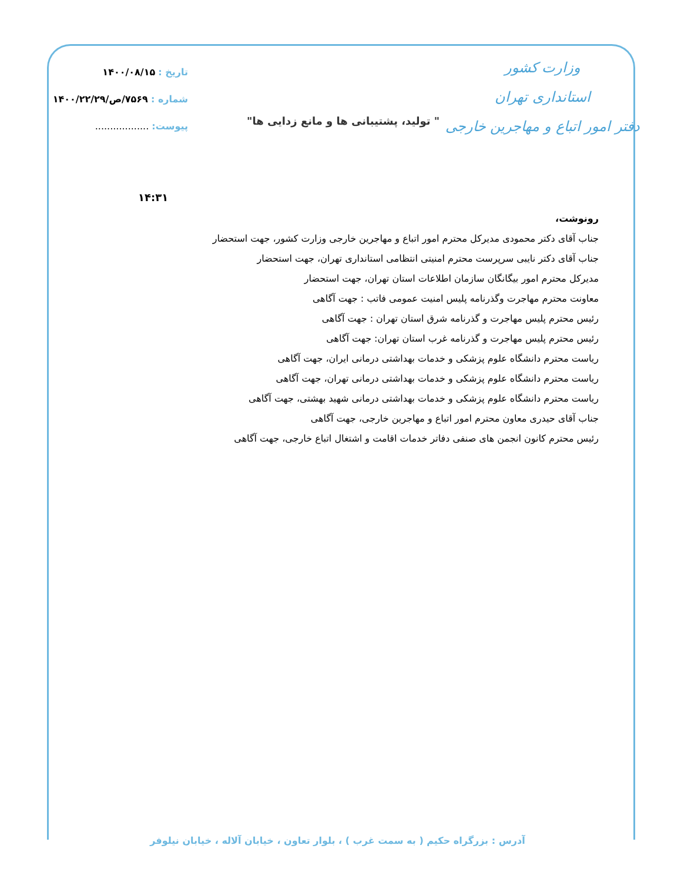وزارت کشور
استانداری تهران
دفتر امور اتباع و مهاجرین خارجی
تاریخ : ۱۴۰۰/۰۸/۱۵
شماره : ۷۵۶۹/ص/۱۴۰۰/۲۲/۲۹
پیوست: ..................
" تولید، پشتیبانی ها و مانع زدایی ها"
۱۴:۳۱
رونوشت،
جناب آقای دکتر محمودی مدیرکل محترم امور اتباع و مهاجرین خارجی وزارت کشور، جهت استحضار
جناب آقای دکتر نایبی سرپرست محترم امنیتی انتظامی استانداری تهران، جهت استحضار
مدیرکل محترم امور بیگانگان سازمان اطلاعات استان تهران، جهت استحضار
معاونت محترم مهاجرت وگذرنامه پلیس امنیت عمومی فاتب : جهت آگاهی
رئیس محترم پلیس مهاجرت و گذرنامه شرق استان تهران : جهت آگاهی
رئیس محترم پلیس مهاجرت و گذرنامه غرب استان تهران: جهت آگاهی
ریاست محترم دانشگاه علوم پزشکی و خدمات بهداشتی درمانی ایران، جهت آگاهی
ریاست محترم دانشگاه علوم پزشکی و خدمات بهداشتی درمانی تهران، جهت آگاهی
ریاست محترم دانشگاه علوم پزشکی و خدمات بهداشتی درمانی شهید بهشتی، جهت آگاهی
جناب آقای حیدری معاون محترم امور اتباع و مهاجرین خارجی، جهت آگاهی
رئیس محترم کانون انجمن های صنفی دفاتر خدمات اقامت و اشتغال اتباع خارجی، جهت آگاهی
آدرس : بزرگراه حکیم ( به سمت غرب ) ، بلوار تعاون ، خیابان آلاله ، خیابان نیلوفر